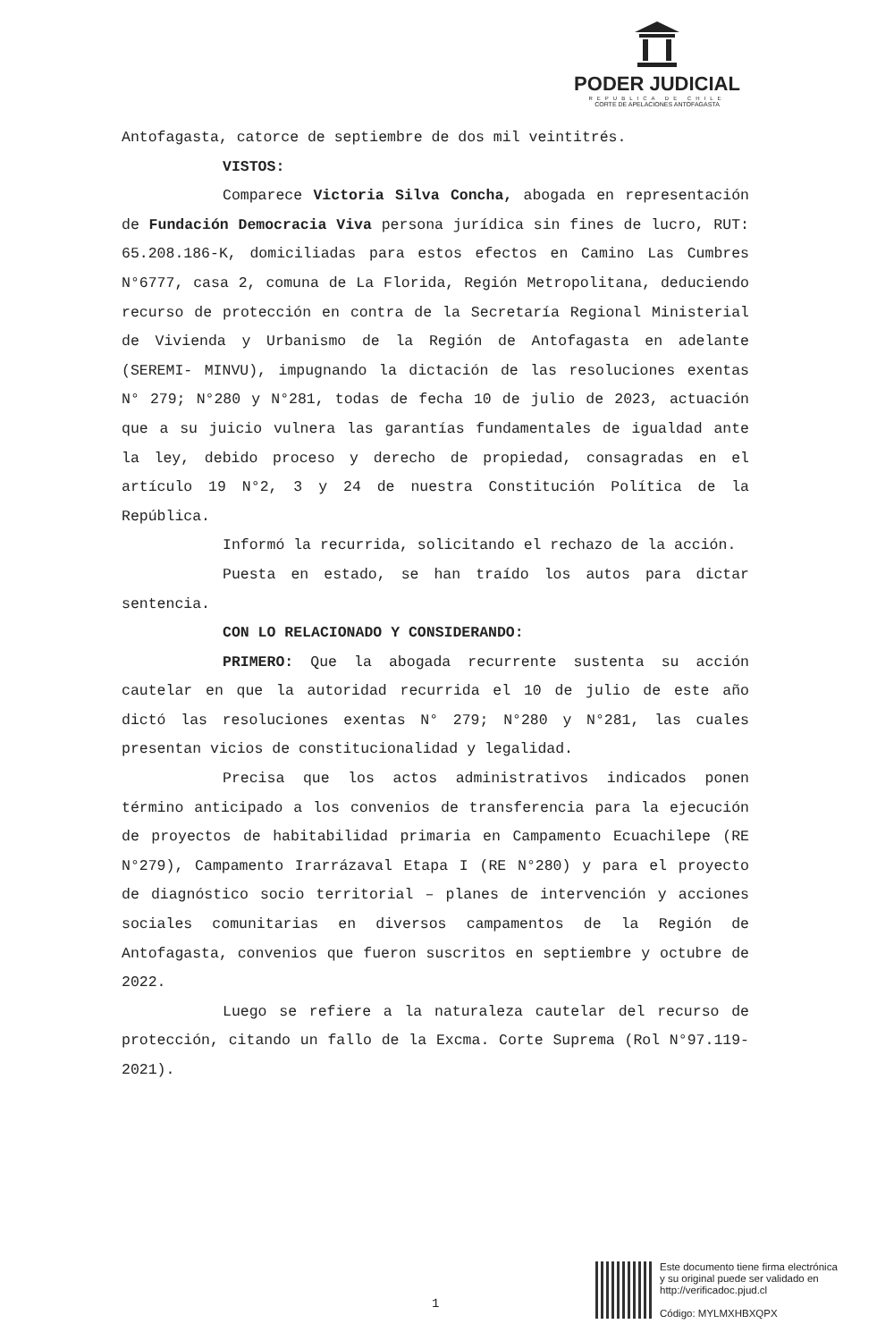PODER JUDICIAL
REPUBLICA DE CHILE
CORTE DE APELACIONES ANTOFAGASTA
Antofagasta, catorce de septiembre de dos mil veintitrés.
VISTOS:
Comparece Victoria Silva Concha, abogada en representación de Fundación Democracia Viva persona jurídica sin fines de lucro, RUT: 65.208.186-K, domiciliadas para estos efectos en Camino Las Cumbres N°6777, casa 2, comuna de La Florida, Región Metropolitana, deduciendo recurso de protección en contra de la Secretaría Regional Ministerial de Vivienda y Urbanismo de la Región de Antofagasta en adelante (SEREMI- MINVU), impugnando la dictación de las resoluciones exentas N° 279; N°280 y N°281, todas de fecha 10 de julio de 2023, actuación que a su juicio vulnera las garantías fundamentales de igualdad ante la ley, debido proceso y derecho de propiedad, consagradas en el artículo 19 N°2, 3 y 24 de nuestra Constitución Política de la República.
Informó la recurrida, solicitando el rechazo de la acción.
Puesta en estado, se han traído los autos para dictar sentencia.
CON LO RELACIONADO Y CONSIDERANDO:
PRIMERO: Que la abogada recurrente sustenta su acción cautelar en que la autoridad recurrida el 10 de julio de este año dictó las resoluciones exentas N° 279; N°280 y N°281, las cuales presentan vicios de constitucionalidad y legalidad.
Precisa que los actos administrativos indicados ponen término anticipado a los convenios de transferencia para la ejecución de proyectos de habitabilidad primaria en Campamento Ecuachilepe (RE N°279), Campamento Irarrázaval Etapa I (RE N°280) y para el proyecto de diagnóstico socio territorial – planes de intervención y acciones sociales comunitarias en diversos campamentos de la Región de Antofagasta, convenios que fueron suscritos en septiembre y octubre de 2022.
Luego se refiere a la naturaleza cautelar del recurso de protección, citando un fallo de la Excma. Corte Suprema (Rol N°97.119-2021).
1
Este documento tiene firma electrónica
y su original puede ser validado en
http://verificadoc.pjud.cl
Código: MYLMXHBXQPX